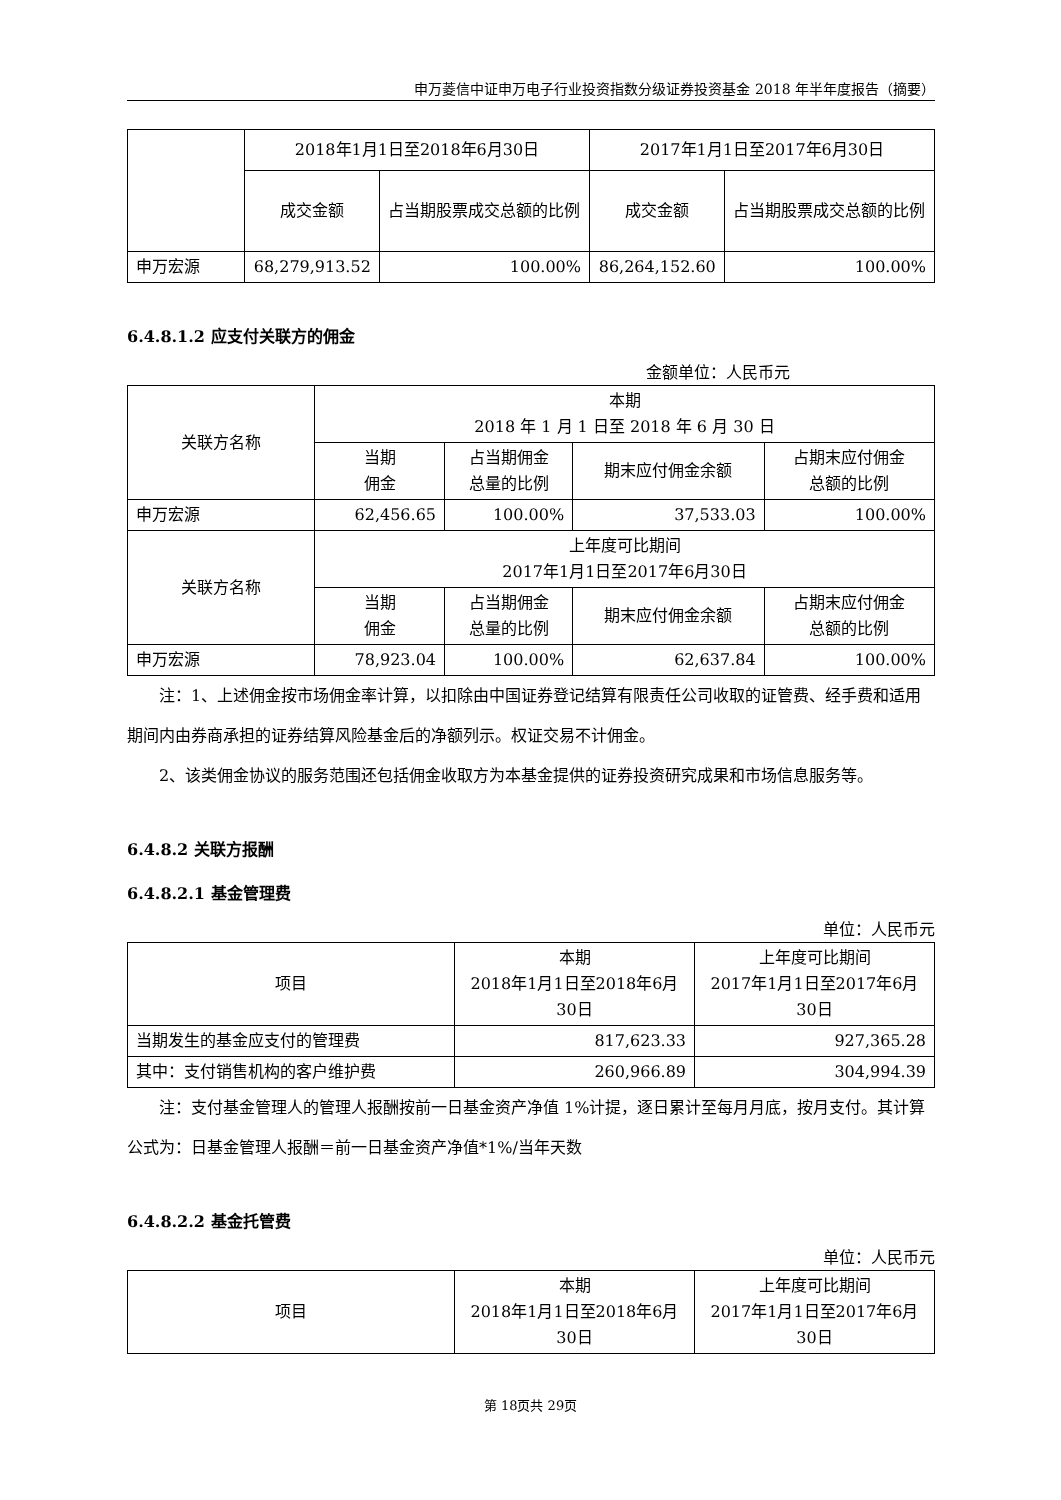申万菱信中证申万电子行业投资指数分级证券投资基金 2018 年半年度报告（摘要）
| | 2018年1月1日至2018年6月30日 | | 2017年1月1日至2017年6月30日 | |
| --- | --- | --- | --- | --- |
| | 成交金额 | 占当期股票成交总额的比例 | 成交金额 | 占当期股票成交总额的比例 |
| 申万宏源 | 68,279,913.52 | 100.00% | 86,264,152.60 | 100.00% |
6.4.8.1.2 应支付关联方的佣金
金额单位：人民币元
| 关联方名称 | 本期 2018 年 1 月 1 日至 2018 年 6 月 30 日 | | | |
| --- | --- | --- | --- | --- |
| | 当期 佣金 | 占当期佣金 总量的比例 | 期末应付佣金余额 | 占期末应付佣金 总额的比例 |
| 申万宏源 | 62,456.65 | 100.00% | 37,533.03 | 100.00% |
| 关联方名称 | 上年度可比期间 2017年1月1日至2017年6月30日 | | | |
| | 当期 佣金 | 占当期佣金 总量的比例 | 期末应付佣金余额 | 占期末应付佣金 总额的比例 |
| 申万宏源 | 78,923.04 | 100.00% | 62,637.84 | 100.00% |
注：1、上述佣金按市场佣金率计算，以扣除由中国证券登记结算有限责任公司收取的证管费、经手费和适用期间内由券商承担的证券结算风险基金后的净额列示。权证交易不计佣金。
2、该类佣金协议的服务范围还包括佣金收取方为本基金提供的证券投资研究成果和市场信息服务等。
6.4.8.2 关联方报酬
6.4.8.2.1 基金管理费
单位：人民币元
| 项目 | 本期 2018年1月1日至2018年6月 30日 | 上年度可比期间 2017年1月1日至2017年6月 30日 |
| --- | --- | --- |
| 当期发生的基金应支付的管理费 | 817,623.33 | 927,365.28 |
| 其中：支付销售机构的客户维护费 | 260,966.89 | 304,994.39 |
注：支付基金管理人的管理人报酬按前一日基金资产净值 1%计提，逐日累计至每月月底，按月支付。其计算公式为：日基金管理人报酬＝前一日基金资产净值*1%/当年天数
6.4.8.2.2 基金托管费
单位：人民币元
| 项目 | 本期 2018年1月1日至2018年6月 30日 | 上年度可比期间 2017年1月1日至2017年6月 30日 |
| --- | --- | --- |
第 18页共 29页